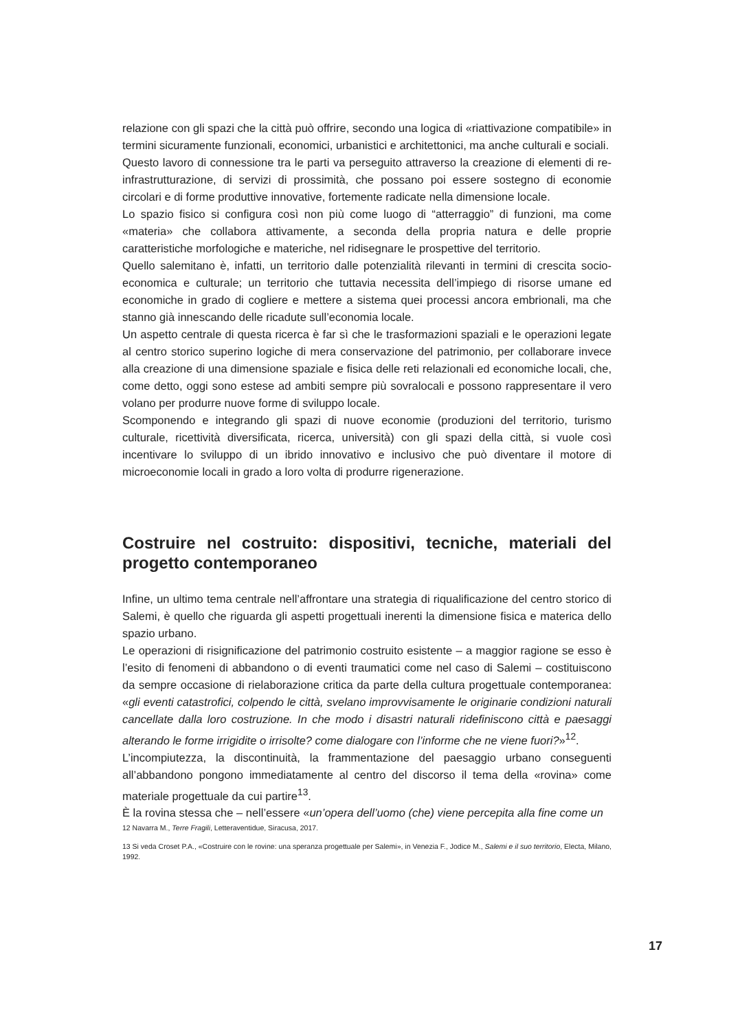relazione con gli spazi che la città può offrire, secondo una logica di «riattivazione compatibile» in termini sicuramente funzionali, economici, urbanistici e architettonici, ma anche culturali e sociali.
Questo lavoro di connessione tra le parti va perseguito attraverso la creazione di elementi di re-infrastrutturazione, di servizi di prossimità, che possano poi essere sostegno di economie circolari e di forme produttive innovative, fortemente radicate nella dimensione locale.
Lo spazio fisico si configura così non più come luogo di “atterraggio” di funzioni, ma come «materia» che collabora attivamente, a seconda della propria natura e delle proprie caratteristiche morfologiche e materiche, nel ridisegnare le prospettive del territorio.
Quello salemitano è, infatti, un territorio dalle potenzialità rilevanti in termini di crescita socio-economica e culturale; un territorio che tuttavia necessita dell’impiego di risorse umane ed economiche in grado di cogliere e mettere a sistema quei processi ancora embrionali, ma che stanno già innescando delle ricadute sull’economia locale.
Un aspetto centrale di questa ricerca è far sì che le trasformazioni spaziali e le operazioni legate al centro storico superino logiche di mera conservazione del patrimonio, per collaborare invece alla creazione di una dimensione spaziale e fisica delle reti relazionali ed economiche locali, che, come detto, oggi sono estese ad ambiti sempre più sovralocali e possono rappresentare il vero volano per produrre nuove forme di sviluppo locale.
Scomponendo e integrando gli spazi di nuove economie (produzioni del territorio, turismo culturale, ricettività diversificata, ricerca, università) con gli spazi della città, si vuole così incentivare lo sviluppo di un ibrido innovativo e inclusivo che può diventare il motore di microeconomie locali in grado a loro volta di produrre rigenerazione.
Costruire nel costruito: dispositivi, tecniche, materiali del progetto contemporaneo
Infine, un ultimo tema centrale nell’affrontare una strategia di riqualificazione del centro storico di Salemi, è quello che riguarda gli aspetti progettuali inerenti la dimensione fisica e materica dello spazio urbano.
Le operazioni di risignificazione del patrimonio costruito esistente – a maggior ragione se esso è l’esito di fenomeni di abbandono o di eventi traumatici come nel caso di Salemi – costituiscono da sempre occasione di rielaborazione critica da parte della cultura progettuale contemporanea: «gli eventi catastrofici, colpendo le città, svelano improvvisamente le originarie condizioni naturali cancellate dalla loro costruzione. In che modo i disastri naturali ridefiniscono città e paesaggi alterando le forme irrigidite o irrisolte? come dialogare con l’informe che ne viene fuori?»<sup>12</sup>.
L’incompiutezza, la discontinuità, la frammentazione del paesaggio urbano conseguenti all’abbandono pongono immediatamente al centro del discorso il tema della «rovina» come materiale progettuale da cui partire<sup>13</sup>.
È la rovina stessa che – nell’essere «un’opera dell’uomo (che) viene percepita alla fine come un
12 Navarra M., Terre Fragili, Letteraventidue, Siracusa, 2017.
13 Si veda Croset P.A., «Costruire con le rovine: una speranza progettuale per Salemi», in Venezia F., Jodice M., Salemi e il suo territorio, Electa, Milano, 1992.
17